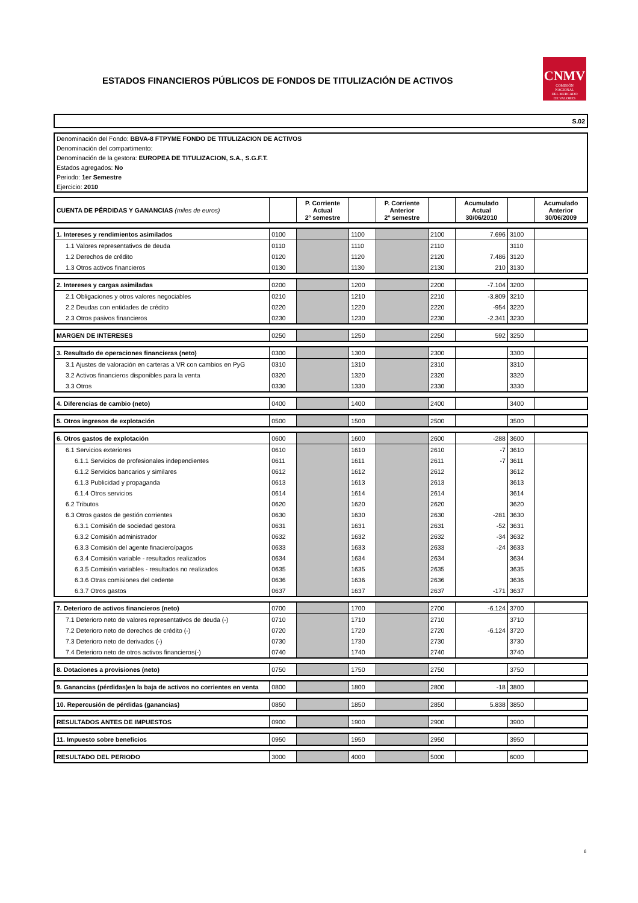ESTADOS FINANCIEROS PÚBLICOS DE FONDOS DE TITULIZACIÓN DE ACTIVOS
CNMV
COMISIÓN
NACIONAL
DEL MERCADO
DE VALORES
S.02
Denominación del Fondo: BBVA-8 FTPYME FONDO DE TITULIZACION DE ACTIVOS
Denominación del compartimento:
Denominación de la gestora: EUROPEA DE TITULIZACION, S.A., S.G.F.T.
Estados agregados: No
Periodo: 1er Semestre
Ejercicio: 2010
| CUENTA DE PÉRDIDAS Y GANANCIAS (miles de euros) | | P. Corriente Actual 2º semestre | | P. Corriente Anterior 2º semestre | | Acumulado Actual 30/06/2010 | | Acumulado Anterior 30/06/2009 |
| 1. Intereses y rendimientos asimilados | 0100 | | 1100 | | 2100 | 7.696 | 3100 | |
| 1.1 Valores representativos de deuda | 0110 | | 1110 | | 2110 | | 3110 | |
| 1.2 Derechos de crédito | 0120 | | 1120 | | 2120 | 7.486 | 3120 | |
| 1.3 Otros activos financieros | 0130 | | 1130 | | 2130 | 210 | 3130 | |
| 2. Intereses y cargas asimiladas | 0200 | | 1200 | | 2200 | -7.104 | 3200 | |
| 2.1 Obligaciones y otros valores negociables | 0210 | | 1210 | | 2210 | -3.809 | 3210 | |
| 2.2 Deudas con entidades de crédito | 0220 | | 1220 | | 2220 | -954 | 3220 | |
| 2.3 Otros pasivos financieros | 0230 | | 1230 | | 2230 | -2.341 | 3230 | |
| MARGEN DE INTERESES | 0250 | | 1250 | | 2250 | 592 | 3250 | |
| 3. Resultado de operaciones financieras (neto) | 0300 | | 1300 | | 2300 | | 3300 | |
| 3.1 Ajustes de valoración en carteras a VR con cambios en PyG | 0310 | | 1310 | | 2310 | | 3310 | |
| 3.2 Activos financieros disponibles para la venta | 0320 | | 1320 | | 2320 | | 3320 | |
| 3.3 Otros | 0330 | | 1330 | | 2330 | | 3330 | |
| 4. Diferencias de cambio (neto) | 0400 | | 1400 | | 2400 | | 3400 | |
| 5. Otros ingresos de explotación | 0500 | | 1500 | | 2500 | | 3500 | |
| 6. Otros gastos de explotación | 0600 | | 1600 | | 2600 | -288 | 3600 | |
| 6.1 Servicios exteriores | 0610 | | 1610 | | 2610 | -7 | 3610 | |
| 6.1.1 Servicios de profesionales independientes | 0611 | | 1611 | | 2611 | -7 | 3611 | |
| 6.1.2 Servicios bancarios y similares | 0612 | | 1612 | | 2612 | | 3612 | |
| 6.1.3 Publicidad y propaganda | 0613 | | 1613 | | 2613 | | 3613 | |
| 6.1.4 Otros servicios | 0614 | | 1614 | | 2614 | | 3614 | |
| 6.2 Tributos | 0620 | | 1620 | | 2620 | | 3620 | |
| 6.3 Otros gastos de gestión corrientes | 0630 | | 1630 | | 2630 | -281 | 3630 | |
| 6.3.1 Comisión de sociedad gestora | 0631 | | 1631 | | 2631 | -52 | 3631 | |
| 6.3.2 Comisión administrador | 0632 | | 1632 | | 2632 | -34 | 3632 | |
| 6.3.3 Comisión del agente finaciero/pagos | 0633 | | 1633 | | 2633 | -24 | 3633 | |
| 6.3.4 Comisión variable - resultados realizados | 0634 | | 1634 | | 2634 | | 3634 | |
| 6.3.5 Comisión variables - resultados no realizados | 0635 | | 1635 | | 2635 | | 3635 | |
| 6.3.6 Otras comisiones del cedente | 0636 | | 1636 | | 2636 | | 3636 | |
| 6.3.7 Otros gastos | 0637 | | 1637 | | 2637 | -171 | 3637 | |
| 7. Deterioro de activos financieros (neto) | 0700 | | 1700 | | 2700 | -6.124 | 3700 | |
| 7.1 Deterioro neto de valores representativos de deuda (-) | 0710 | | 1710 | | 2710 | | 3710 | |
| 7.2 Deterioro neto de derechos de crédito (-) | 0720 | | 1720 | | 2720 | -6.124 | 3720 | |
| 7.3 Deterioro neto de derivados (-) | 0730 | | 1730 | | 2730 | | 3730 | |
| 7.4 Deterioro neto de otros activos financieros(-) | 0740 | | 1740 | | 2740 | | 3740 | |
| 8. Dotaciones a provisiones (neto) | 0750 | | 1750 | | 2750 | | 3750 | |
| 9. Ganancias (pérdidas)en la baja de activos no corrientes en venta | 0800 | | 1800 | | 2800 | -18 | 3800 | |
| 10. Repercusión de pérdidas (ganancias) | 0850 | | 1850 | | 2850 | 5.838 | 3850 | |
| RESULTADOS ANTES DE IMPUESTOS | 0900 | | 1900 | | 2900 | | 3900 | |
| 11. Impuesto sobre beneficios | 0950 | | 1950 | | 2950 | | 3950 | |
| RESULTADO DEL PERIODO | 3000 | | 4000 | | 5000 | | 6000 | |
6